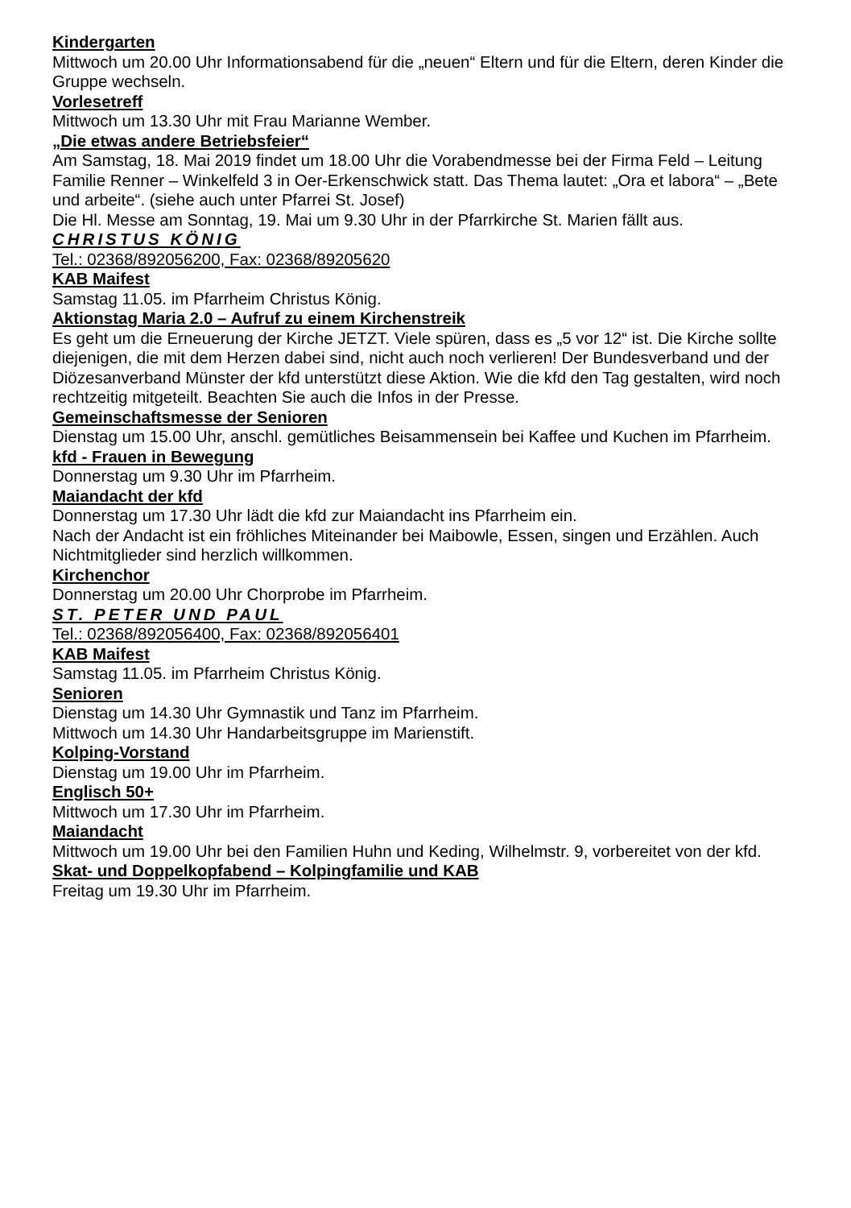Kindergarten
Mittwoch um 20.00 Uhr Informationsabend für die „neuen“ Eltern und für die Eltern, deren Kinder die Gruppe wechseln.
Vorlesetreff
Mittwoch um 13.30 Uhr mit Frau Marianne Wember.
„Die etwas andere Betriebsfeier“
Am Samstag, 18. Mai 2019 findet um 18.00 Uhr die Vorabendmesse bei der Firma Feld – Leitung Familie Renner – Winkelfeld 3 in Oer-Erkenschwick statt. Das Thema lautet: „Ora et labora“ – „Bete und arbeite“. (siehe auch unter Pfarrei St. Josef)
Die Hl. Messe am Sonntag, 19. Mai um 9.30 Uhr in der Pfarrkirche St. Marien fällt aus.
CHRISTUS KÖNIG
Tel.: 02368/892056200, Fax: 02368/89205620
KAB Maifest
Samstag 11.05. im Pfarrheim Christus König.
Aktionstag Maria 2.0 – Aufruf zu einem Kirchenstreik
Es geht um die Erneuerung der Kirche JETZT. Viele spüren, dass es „5 vor 12“ ist. Die Kirche sollte diejenigen, die mit dem Herzen dabei sind, nicht auch noch verlieren! Der Bundesverband und der Diözesanverband Münster der kfd unterstützt diese Aktion. Wie die kfd den Tag gestalten, wird noch rechtzeitig mitgeteilt. Beachten Sie auch die Infos in der Presse.
Gemeinschaftsmesse der Senioren
Dienstag um 15.00 Uhr, anschl. gemütliches Beisammensein bei Kaffee und Kuchen im Pfarrheim.
kfd - Frauen in Bewegung
Donnerstag um 9.30 Uhr im Pfarrheim.
Maiandacht der kfd
Donnerstag um 17.30 Uhr lädt die kfd zur Maiandacht ins Pfarrheim ein.
Nach der Andacht ist ein fröhliches Miteinander bei Maibowle, Essen, singen und Erzählen. Auch Nichtmitglieder sind herzlich willkommen.
Kirchenchor
Donnerstag um 20.00 Uhr Chorprobe im Pfarrheim.
ST. PETER UND PAUL
Tel.: 02368/892056400, Fax: 02368/892056401
KAB Maifest
Samstag 11.05. im Pfarrheim Christus König.
Senioren
Dienstag um 14.30 Uhr Gymnastik und Tanz im Pfarrheim.
Mittwoch um 14.30 Uhr Handarbeitsgruppe im Marienstift.
Kolping-Vorstand
Dienstag um 19.00 Uhr im Pfarrheim.
Englisch 50+
Mittwoch um 17.30 Uhr im Pfarrheim.
Maiandacht
Mittwoch um 19.00 Uhr bei den Familien Huhn und Keding, Wilhelmstr. 9, vorbereitet von der kfd.
Skat- und Doppelkopfabend – Kolpingfamilie und KAB
Freitag um 19.30 Uhr im Pfarrheim.